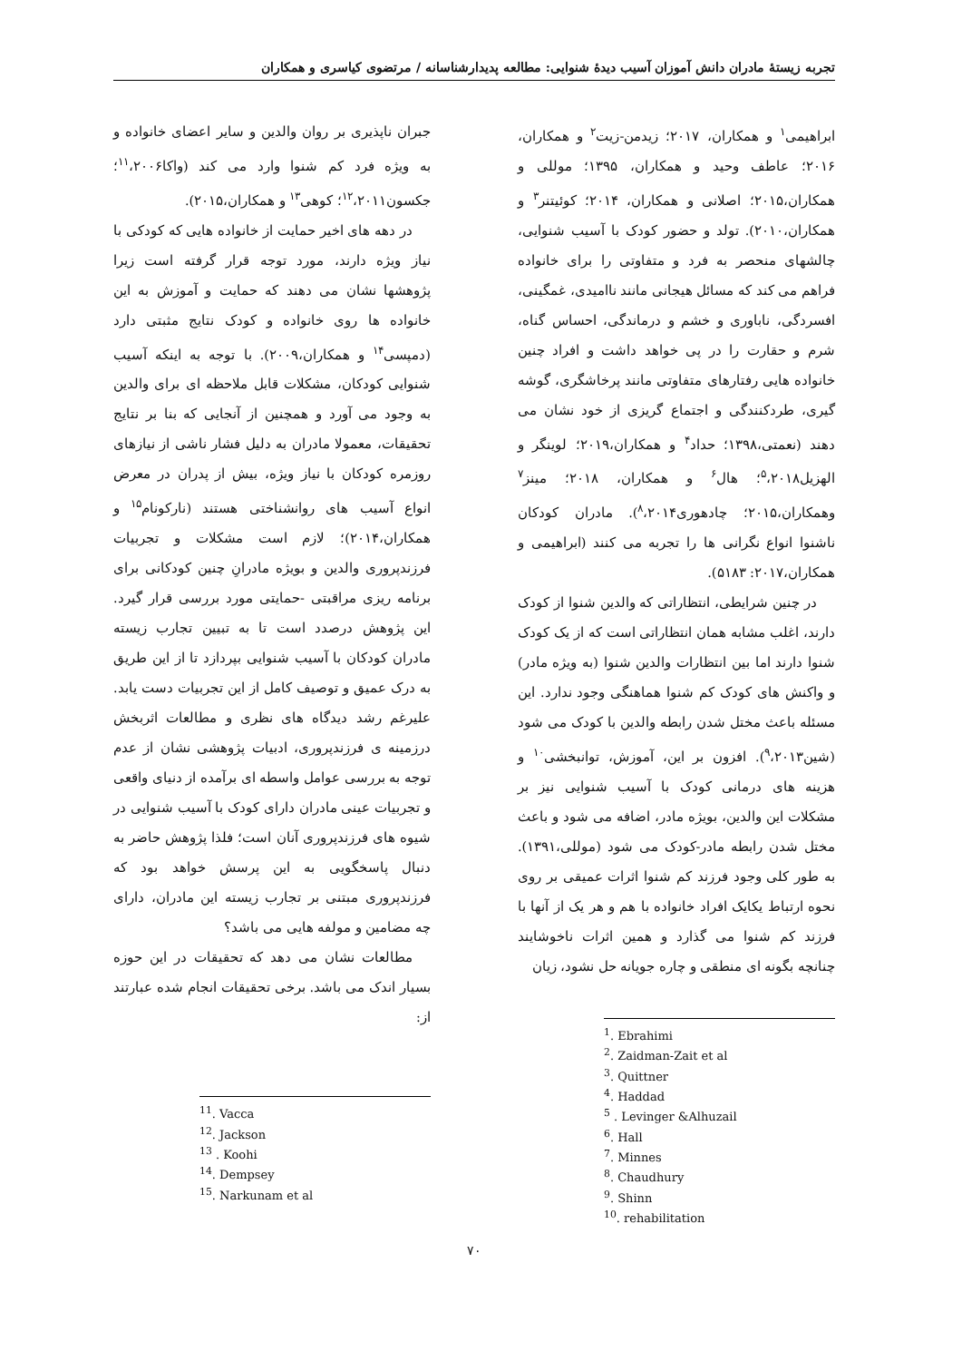تجربه زیستهٔ مادران دانش آموزان آسیب دیدهٔ شنوایی: مطالعه پدیدارشناسانه / مرتضوی کیاسری و همکاران
ابراهیمی<sup>۱</sup> و همکاران، ۲۰۱۷؛ زیدمن-زیت<sup>۲</sup> و همکاران، ۲۰۱۶؛ عاطف وحید و همکاران، ۱۳۹۵؛ موللی و همکاران،۲۰۱۵؛ اصلانی و همکاران، ۲۰۱۴؛ کوئیتنر<sup>۳</sup> و همکاران،۲۰۱۰). تولد و حضور کودک با آسیب شنوایی، چالشهای منحصر به فرد و متفاوتی را برای خانواده فراهم می کند که مسائل هیجانی مانند ناامیدی، غمگینی، افسردگی، ناباوری و خشم و درماندگی، احساس گناه، شرم و حقارت را در پی خواهد داشت و افراد چنین خانواده هایی رفتارهای متفاوتی مانند پرخاشگری، گوشه گیری، طردکنندگی و اجتماع گریزی از خود نشان می دهند (نعمتی،۱۳۹۸؛ حداد<sup>۴</sup> و همکاران،۲۰۱۹؛ لوینگر و الهزیل<sup>۵</sup>،۲۰۱۸؛ هال<sup>۶</sup> و همکاران، ۲۰۱۸؛ مینز<sup>۷</sup> وهمکاران،۲۰۱۵؛ چادهوری<sup>۸</sup>،۲۰۱۴). مادران کودکان ناشنوا انواع نگرانی ها را تجربه می کنند (ابراهیمی و همکاران،۲۰۱۷: ۵۱۸۳).
در چنین شرایطی، انتظاراتی که والدین شنوا از کودک دارند، اغلب مشابه همان انتظاراتی است که از یک کودک شنوا دارند اما بین انتظارات والدین شنوا (به ویژه مادر) و واکنش های کودک کم شنوا هماهنگی وجود ندارد. این مسئله باعث مختل شدن رابطه والدین با کودک می شود (شین<sup>۹</sup>،۲۰۱۳). افزون بر این، آموزش، توانبخشی<sup>۱۰</sup> و هزینه های درمانی کودک با آسیب شنوایی نیز بر مشکلات این والدین، بویژه مادر، اضافه می شود و باعث مختل شدن رابطه مادر-کودک می شود (موللی،۱۳۹۱). به طور کلی وجود فرزند کم شنوا اثرات عمیقی بر روی نحوه ارتباط یکایک افراد خانواده با هم و هر یک از آنها با فرزند کم شنوا می گذارد و همین اثرات ناخوشایند چنانچه بگونه ای منطقی و چاره جویانه حل نشود، زیان
<sup>1</sup>. Ebrahimi
<sup>2</sup>. Zaidman-Zait et al
<sup>3</sup>. Quittner
<sup>4</sup>. Haddad
<sup>5</sup> . Levinger &Alhuzail
<sup>6</sup>. Hall
<sup>7</sup>. Minnes
<sup>8</sup>. Chaudhury
<sup>9</sup>. Shinn
<sup>10</sup>. rehabilitation
جبران ناپذیری بر روان والدین و سایر اعضای خانواده و به ویژه فرد کم شنوا وارد می کند (واکا<sup>۱۱</sup>،۲۰۰۶؛ جکسون<sup>۱۲</sup>،۲۰۱۱؛ کوهی<sup>۱۳</sup> و همکاران،۲۰۱۵).
در دهه های اخیر حمایت از خانواده هایی که کودکی با نیاز ویژه دارند، مورد توجه قرار گرفته است زیرا پژوهشها نشان می دهند که حمایت و آموزش به این خانواده ها روی خانواده و کودک نتایج مثبتی دارد (دمپسی<sup>۱۴</sup> و همکاران،۲۰۰۹). با توجه به اینکه آسیب شنوایی کودکان، مشکلات قابل ملاحظه ای برای والدین به وجود می آورد و همچنین از آنجایی که بنا بر نتایج تحقیقات، معمولا مادران به دلیل فشار ناشی از نیازهای روزمره کودکان با نیاز ویژه، بیش از پدران در معرض انواع آسیب های روانشناختی هستند (نارکونام<sup>۱۵</sup> و همکاران،۲۰۱۴)؛ لازم است مشکلات و تجربیات فرزندپروری والدین و بویژه مادرانِ چنین کودکانی برای برنامه ریزی مراقبتی -حمایتی مورد بررسی قرار گیرد. این پژوهش درصدد است تا به تبیین تجارب زیسته مادران کودکان با آسیب شنوایی بپردازد تا از این طریق به درک عمیق و توصیف کامل از این تجربیات دست یابد. علیرغم رشد دیدگاه های نظری و مطالعات اثربخش درزمینه ی فرزندپروری، ادبیات پژوهشی نشان از عدم توجه به بررسی عوامل واسطه ای برآمده از دنیای واقعی و تجربیات عینی مادران دارای کودک با آسیب شنوایی در شیوه های فرزندپروری آنان است؛ فلذا پژوهش حاضر به دنبال پاسخگویی به این پرسش خواهد بود که فرزندپروری مبتنی بر تجارب زیسته این مادران، دارای چه مضامین و مولفه هایی می باشد؟
مطالعات نشان می دهد که تحقیقات در این حوزه بسیار اندک می باشد. برخی تحقیقات انجام شده عبارتند از:
<sup>11</sup>. Vacca
<sup>12</sup>. Jackson
<sup>13</sup> . Koohi
<sup>14</sup>. Dempsey
<sup>15</sup>. Narkunam et al
۷۰